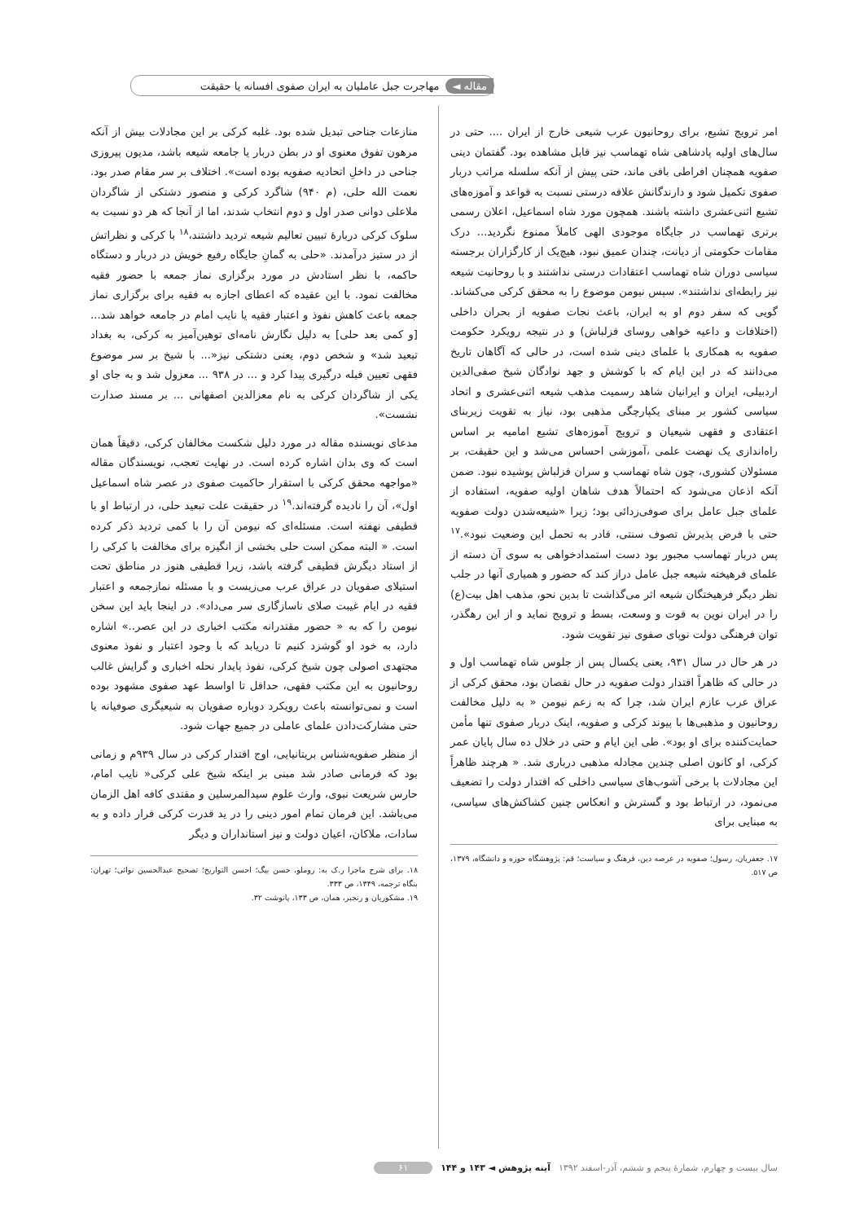مقاله ◄ مهاجرت جبل عاملیان به ایران صفوی افسانه یا حقیقت
امر ترویج تشیع، برای روحانیون عرب شیعی خارج از ایران .... حتی در سال‌های اولیه پادشاهی شاه تهماسب نیز قابل مشاهده بود. گفتمان دینی صفویه همچنان افراطی باقی ماند، حتی پیش از آنکه سلسله مراتب دربار صفوی تکمیل شود و دارندگانش علاقه درستی نسبت به قواعد و آموزه‌های تشیع اثنی‌عشری داشته باشند. همچون مورد شاه اسماعیل، اعلان رسمی برتری تهماسب در جایگاه موجودی الهی کاملاً ممنوع نگردید... درک مقامات حکومتی از دیانت، چندان عمیق نبود، هیچ‌یک از کارگزاران برجسته سیاسی دوران شاه تهماسب اعتقادات درستی نداشتند و با روحانیت شیعه نیز رابطه‌ای نداشتند». سپس نیومن موضوع را به محقق کرکی می‌کشاند. گویی که سفر دوم او به ایران، باعث نجات صفویه از بحران داخلی (اختلافات و داعیه خواهی روسای قزلباش) و در نتیجه رویکرد حکومت صفویه به همکاری با علمای دینی شده است، در حالی که آگاهان تاریخ می‌دانند که در این ایام که با کوشش و جهد نوادگان شیخ صفی‌الدین اردبیلی، ایران و ایرانیان شاهد رسمیت مذهب شیعه اثنی‌عشری و اتحاد سیاسی کشور بر مبنای یکپارچگی مذهبی بود، نیاز به تقویت زیربنای اعتقادی و فقهی شیعیان و ترویج آموزه‌های تشیع امامیه بر اساس راه‌اندازی یک نهضت علمی ،آموزشی احساس می‌شد و این حقیقت، بر مسئولان کشوری، چون شاه تهماسب و سران قزلباش پوشیده نبود. ضمن آنکه اذعان می‌شود که احتمالاً هدف شاهان اولیه صفویه، استفاده از علمای جبل عامل برای صوفی‌زدائی بود؛ زیرا «شیعه‌شدن دولت صفویه حتی با فرض پذیرش تصوف سنتی، قادر به تحمل این وضعیت نبود».<sup>۱۷</sup> پس دربار تهماسب مجبور بود دست استمدادخواهی به سوی آن دسته از علمای فرهیخته شیعه جبل عامل دراز کند که حضور و همیاری آنها در جلب نظر دیگر فرهیختگان شیعه اثر می‌گذاشت تا بدین نحو، مذهب اهل بیت(ع) را در ایران نوین به قوت و وسعت، بسط و ترویج نماید و از این رهگذر، توان فرهنگی دولت نوپای صفوی نیز تقویت شود.
در هر حال در سال ۹۳۱، یعنی یکسال پس از جلوس شاه تهماسب اول و در حالی که ظاهراً اقتدار دولت صفویه در حال نقصان بود، محقق کرکی از عراق عرب عازم ایران شد، چرا که به زعم نیومن « به دلیل مخالفت روحانیون و مذهبی‌ها با پیوند کرکی و صفویه، اینک دربار صفوی تنها مأمن حمایت‌کننده برای او بود». طی این ایام و حتی در خلال ده سال پایان عمر کرکی، او کانون اصلی چندین مجادله مذهبی درباری شد. « هرچند ظاهراً این مجادلات با برخی آشوب‌های سیاسی داخلی که اقتدار دولت را تضعیف می‌نمود، در ارتباط بود و گسترش و انعکاس چنین کشاکش‌های سیاسی، به مبنایی برای
۱۷. جعفریان، رسول؛ صفویه در عرصه دین، فرهنگ و سیاست؛ قم: پژوهشگاه حوزه و دانشگاه، ۱۳۷۹، ص ۵۱۷.
منازعات جناحی تبدیل شده بود. غلبه کرکی بر این مجادلات بیش از آنکه مرهون تفوق معنوی او در بطن دربار یا جامعه شیعه باشد، مدیون پیروزی جناحی در داخلِ اتحادیه صفویه بوده است». اختلاف بر سر مقام صدر بود. نعمت الله حلی، (م ۹۴۰) شاگرد کرکی و منصور دشتکی از شاگردان ملاعلی دوانی صدر اول و دوم انتخاب شدند، اما از آنجا که هر دو نسبت به سلوک کرکی دربارهٔ تبیین تعالیم شیعه تردید داشتند،<sup>۱۸</sup> با کرکی و نظراتش از در ستیز درآمدند. «حلی به گمانِ جایگاه رفیع خویش در دربار و دستگاه حاکمه، با نظر استادش در مورد برگزاری نماز جمعه با حضور فقیه مخالفت نمود. با این عقیده که اعطای اجازه به فقیه برای برگزاری نماز جمعه باعث کاهش نفوذ و اعتبار فقیه یا نایب امام در جامعه خواهد شد... [و کمی بعد حلی] به دلیل نگارش نامه‌ای توهین‌آمیز به کرکی، به بغداد تبعید شد» و شخص دوم، یعنی دشتکی نیز«... با شیخ بر سر موضوع فقهی تعیین قبله درگیری پیدا کرد و ... در ۹۳۸ ... معزول شد و به جای او یکی از شاگردان کرکی به نام معزالدین اصفهانی ... بر مسند صدارت نشست».
مدعای نویسنده مقاله در مورد دلیل شکست مخالفان کرکی، دقیقاً همان است که وی بدان اشاره کرده است. در نهایت تعجب، نویسندگان مقاله «مواجهه محقق کرکی با استقرار حاکمیت صفوی در عصر شاه اسماعیل اول»، آن را نادیده گرفته‌اند.<sup>۱۹</sup> در حقیقت علت تبعید حلی، در ارتباط او با قطیفی نهفته است. مسئله‌ای که نیومن آن را با کمی تردید ذکر کرده است. « البته ممکن است حلی بخشی از انگیزه برای مخالفت با کرکی را از استاد دیگرش قطیفی گرفته باشد، زیرا قطیفی هنوز در مناطق تحت استیلای صفویان در عراق عرب می‌زیست و با مسئله نمازجمعه و اعتبار فقیه در ایام غیبت صلای ناسازگاری سر می‌داد». در اینجا باید این سخن نیومن را که به « حضور مقتدرانه مکتب اخباری در این عصر..» اشاره دارد، به خود او گوشزد کنیم تا دریابد که با وجود اعتبار و نفوذ معنوی مجتهدی اصولی چون شیخ کرکی، نفوذ پایدار نحله اخباری و گرایش غالب روحانیون به این مکتب فقهی، حداقل تا اواسط عهد صفوی مشهود بوده است و نمی‌توانسته باعث رویکرد دوباره صفویان به شیعیگری صوفیانه یا حتی مشارکت‌دادن علمای عاملی در جمیع جهات شود.
از منظر صفویه‌شناس بریتانیایی، اوج اقتدار کرکی در سال ۹۳۹م و زمانی بود که فرمانی صادر شد مبنی بر اینکه شیخ علی کرکی« نایب امام، حارس شریعت نبوی، وارث علوم سیدالمرسلین و مقتدی کافه اهل الزمان می‌باشد. این فرمان تمام امور دینی را در ید قدرت کرکی قرار داده و به سادات، ملاکان، اعیان دولت و نیز استانداران و دیگر
۱۸. برای شرح ماجرا ر.ک به: روملو، حسن بیگ؛ احسن التواریخ؛ تصحیح عبدالحسین نوائی؛ تهران: بنگاه ترجمه، ۱۳۴۹، ص ۳۳۳.
۱۹. مشکوریان و رنجبر، همان، ص ۱۳۳، پانوشت ۳۲.
سال بیست و چهارم، شمارهٔ پنجم و ششم، آذر-اسفند ۱۳۹۲ آینه پژوهش ◄ ۱۴۳ و ۱۴۴ ۶۱